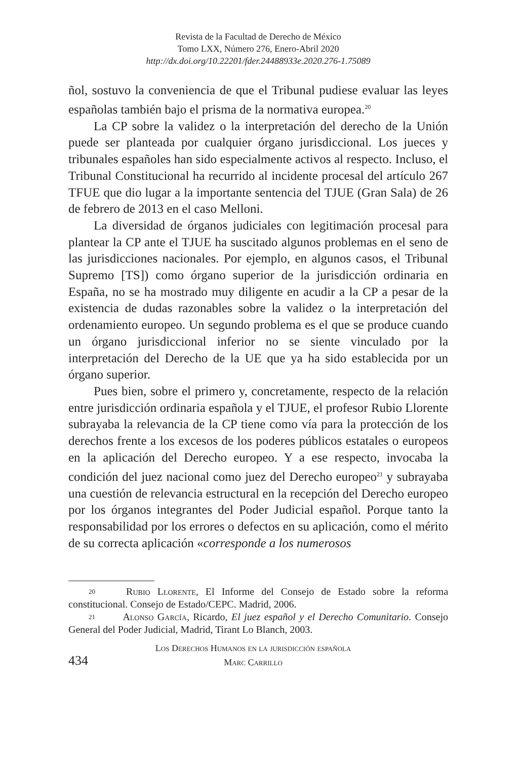Revista de la Facultad de Derecho de México
Tomo LXX, Número 276, Enero-Abril 2020
http://dx.doi.org/10.22201/fder.24488933e.2020.276-1.75089
ñol, sostuvo la conveniencia de que el Tribunal pudiese evaluar las leyes españolas también bajo el prisma de la normativa europea.<sup>20</sup>
La CP sobre la validez o la interpretación del derecho de la Unión puede ser planteada por cualquier órgano jurisdiccional. Los jueces y tribunales españoles han sido especialmente activos al respecto. Incluso, el Tribunal Constitucional ha recurrido al incidente procesal del artículo 267 TFUE que dio lugar a la importante sentencia del TJUE (Gran Sala) de 26 de febrero de 2013 en el caso Melloni.
La diversidad de órganos judiciales con legitimación procesal para plantear la CP ante el TJUE ha suscitado algunos problemas en el seno de las jurisdicciones nacionales. Por ejemplo, en algunos casos, el Tribunal Supremo [TS]) como órgano superior de la jurisdicción ordinaria en España, no se ha mostrado muy diligente en acudir a la CP a pesar de la existencia de dudas razonables sobre la validez o la interpretación del ordenamiento europeo. Un segundo problema es el que se produce cuando un órgano jurisdiccional inferior no se siente vinculado por la interpretación del Derecho de la UE que ya ha sido establecida por un órgano superior.
Pues bien, sobre el primero y, concretamente, respecto de la relación entre jurisdicción ordinaria española y el TJUE, el profesor Rubio Llorente subrayaba la relevancia de la CP tiene como vía para la protección de los derechos frente a los excesos de los poderes públicos estatales o europeos en la aplicación del Derecho europeo. Y a ese respecto, invocaba la condición del juez nacional como juez del Derecho europeo<sup>21</sup> y subrayaba una cuestión de relevancia estructural en la recepción del Derecho europeo por los órganos integrantes del Poder Judicial español. Porque tanto la responsabilidad por los errores o defectos en su aplicación, como el mérito de su correcta aplicación «corresponde a los numerosos
20 Rubio Llorente, El Informe del Consejo de Estado sobre la reforma constitucional. Consejo de Estado/CEPC. Madrid, 2006.
21 Alonso García, Ricardo, El juez español y el Derecho Comunitario. Consejo General del Poder Judicial, Madrid, Tirant Lo Blanch, 2003.
434
Los Derechos Humanos en la jurisdicción española
Marc Carrillo